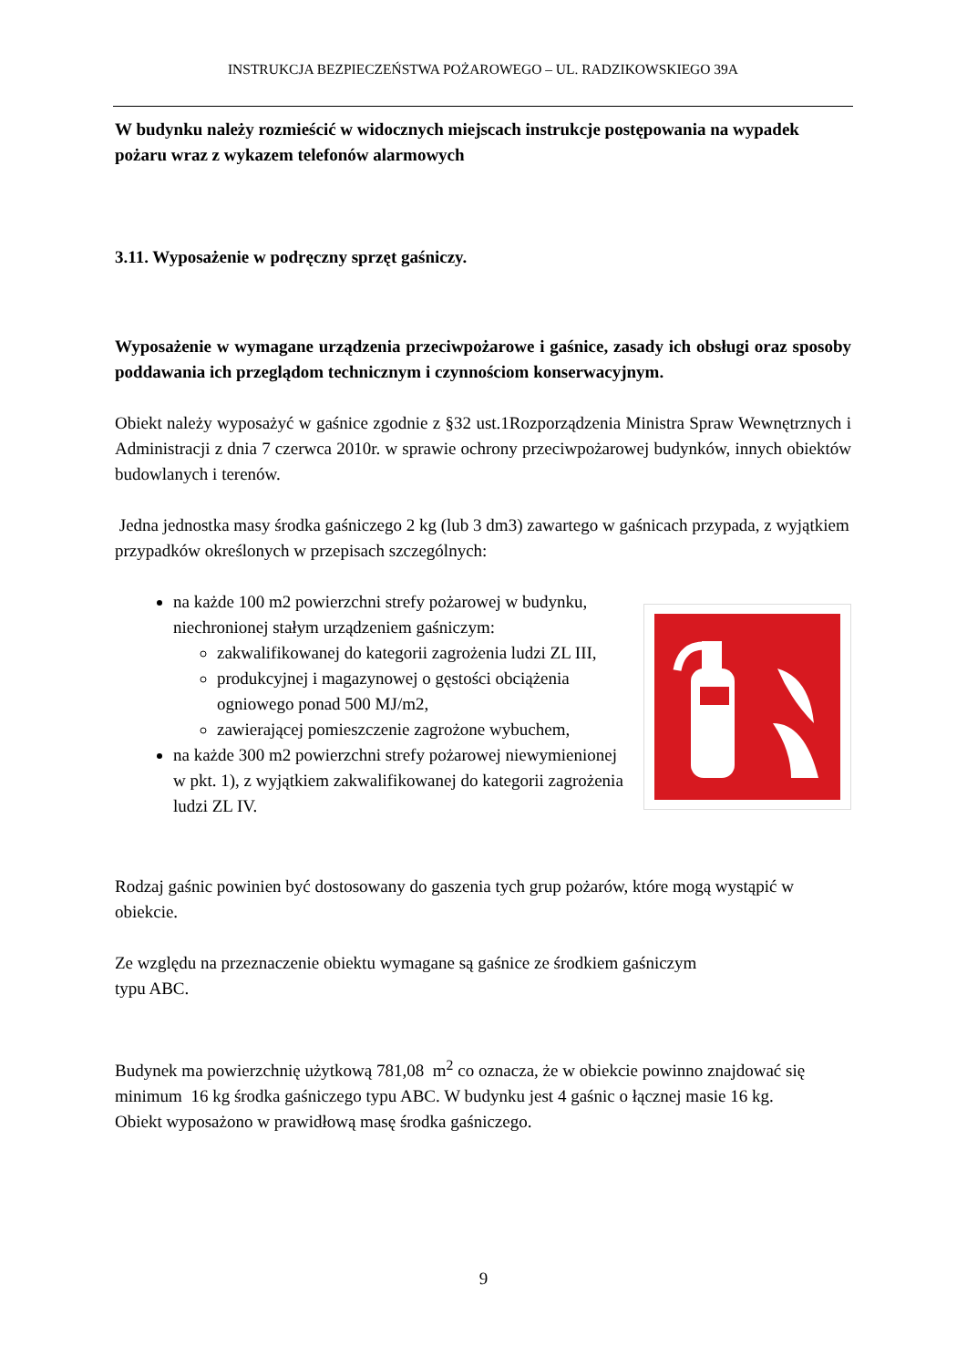INSTRUKCJA BEZPIECZEŃSTWA POŻAROWEGO – UL. RADZIKOWSKIEGO 39A
W budynku należy rozmieścić w widocznych miejscach instrukcje postępowania na wypadek pożaru wraz z wykazem telefonów alarmowych
3.11. Wyposażenie w podręczny sprzęt gaśniczy.
Wyposażenie w wymagane urządzenia przeciwpożarowe i gaśnice, zasady ich obsługi oraz sposoby poddawania ich przeglądom technicznym i czynnościom konserwacyjnym.
Obiekt należy wyposażyć w gaśnice zgodnie z §32 ust.1Rozporządzenia Ministra Spraw Wewnętrznych i Administracji z dnia 7 czerwca 2010r. w sprawie ochrony przeciwpożarowej budynków, innych obiektów budowlanych i terenów.
Jedna jednostka masy środka gaśniczego 2 kg (lub 3 dm3) zawartego w gaśnicach przypada, z wyjątkiem przypadków określonych w przepisach szczególnych:
na każde 100 m2 powierzchni strefy pożarowej w budynku, niechronionej stałym urządzeniem gaśniczym:
zakwalifikowanej do kategorii zagrożenia ludzi ZL III,
produkcyjnej i magazynowej o gęstości obciążenia ogniowego ponad 500 MJ/m2,
zawierającej pomieszczenie zagrożone wybuchem,
na każde 300 m2 powierzchni strefy pożarowej niewymienionej w pkt. 1), z wyjątkiem zakwalifikowanej do kategorii zagrożenia ludzi ZL IV.
Rodzaj gaśnic powinien być dostosowany do gaszenia tych grup pożarów, które mogą wystąpić w obiekcie.
Ze względu na przeznaczenie obiektu wymagane są gaśnice ze środkiem gaśniczym
typu ABC.
Budynek ma powierzchnię użytkową 781,08 m<sup>2</sup> co oznacza, że w obiekcie powinno znajdować się minimum 16 kg środka gaśniczego typu ABC. W budynku jest 4 gaśnic o łącznej masie 16 kg.
Obiekt wyposażono w prawidłową masę środka gaśniczego.
9